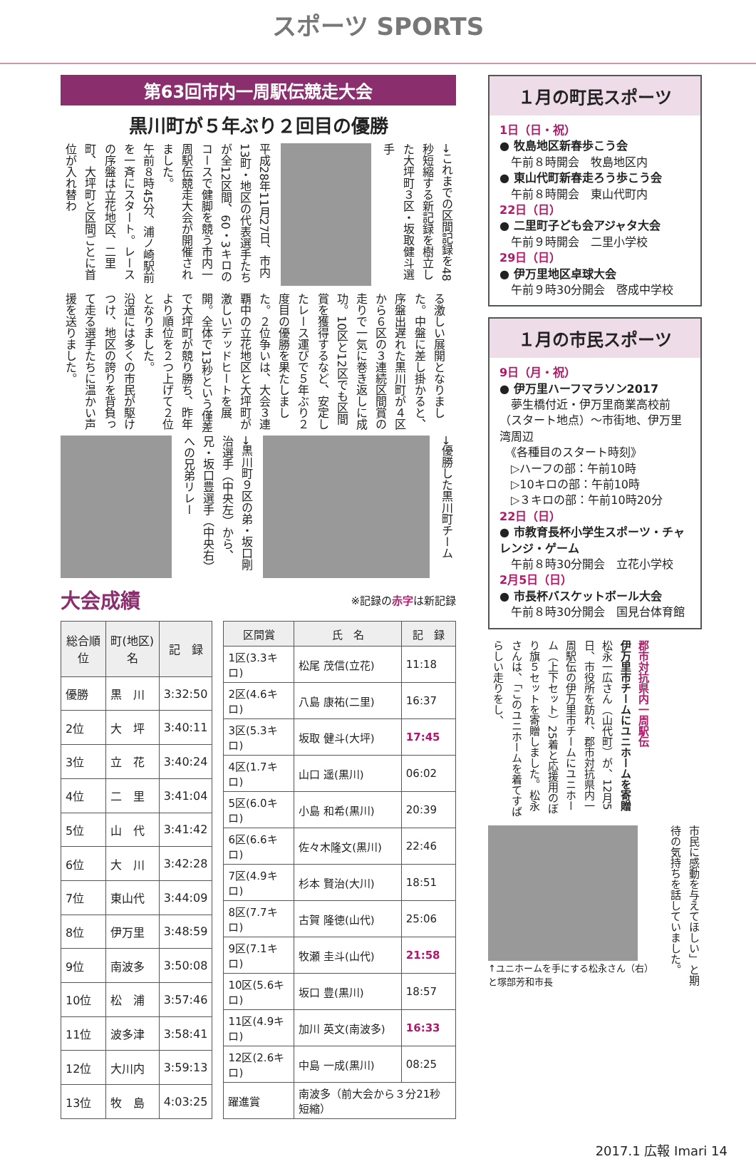スポーツ SPORTS
第63回市内一周駅伝競走大会
黒川町が５年ぶり２回目の優勝
平成28年11月27日、市内13町・地区の代表選手たちが全12区間、60・3キロのコースで健脚を競う市内一周駅伝競走大会が開催されました。
午前８時45分、浦ノ崎駅前を一斉にスタート。レースの序盤は立花地区、二里町、大坪町と区間ごとに首位が入れ替わ
→これまでの区間記録を48秒短縮する新記録を樹立した大坪町３区・坂取健斗選手
る激しい展開となりました。中盤に差し掛かると、序盤出遅れた黒川町が４区から６区の３連続区間賞の走りで一気に巻き返しに成功。10区と12区でも区間賞を獲得するなど、安定したレース運びで５年ぶり２度目の優勝を果たしました。２位争いは、大会３連覇中の立花地区と大坪町が激しいデッドヒートを展開。全体で13秒という僅差で大坪町が競り勝ち、昨年より順位を２つ上げて２位となりました。
沿道には多くの市民が駆けつけ、地区の誇りを背負って走る選手たちに温かい声援を送りました。
→黒川町９区の弟・坂口剛治選手（中央左）から、兄・坂口豊選手（中央右）への兄弟リレー
→優勝した黒川町チーム
大会成績 ※記録の赤字は新記録
| 総合順位 | 町(地区)名 | 記 録 |
| --- | --- | --- |
| 優勝 | 黒 川 | 3:32:50 |
| 2位 | 大 坪 | 3:40:11 |
| 3位 | 立 花 | 3:40:24 |
| 4位 | 二 里 | 3:41:04 |
| 5位 | 山 代 | 3:41:42 |
| 6位 | 大 川 | 3:42:28 |
| 7位 | 東山代 | 3:44:09 |
| 8位 | 伊万里 | 3:48:59 |
| 9位 | 南波多 | 3:50:08 |
| 10位 | 松 浦 | 3:57:46 |
| 11位 | 波多津 | 3:58:41 |
| 12位 | 大川内 | 3:59:13 |
| 13位 | 牧 島 | 4:03:25 |
| 区間賞 | 氏 名 | 記 録 |
| --- | --- | --- |
| 1区(3.3キロ) | 松尾 茂信(立花) | 11:18 |
| 2区(4.6キロ) | 八島 康祐(二里) | 16:37 |
| 3区(5.3キロ) | 坂取 健斗(大坪) | 17:45 |
| 4区(1.7キロ) | 山口 遥(黒川) | 06:02 |
| 5区(6.0キロ) | 小島 和希(黒川) | 20:39 |
| 6区(6.6キロ) | 佐々木隆文(黒川) | 22:46 |
| 7区(4.9キロ) | 杉本 賢治(大川) | 18:51 |
| 8区(7.7キロ) | 古賀 隆徳(山代) | 25:06 |
| 9区(7.1キロ) | 牧瀬 圭斗(山代) | 21:58 |
| 10区(5.6キロ) | 坂口 豊(黒川) | 18:57 |
| 11区(4.9キロ) | 加川 英文(南波多) | 16:33 |
| 12区(2.6キロ) | 中島 一成(黒川) | 08:25 |
| 躍進賞 | 南波多（前大会から３分21秒短縮） | |
１月の町民スポーツ
1日（日・祝）
● 牧島地区新春歩こう会
　午前８時開会　牧島地区内
● 東山代町新春走ろう歩こう会
　午前８時開会　東山代町内
22日（日）
● 二里町子ども会アジャタ大会
　午前９時開会　二里小学校
29日（日）
● 伊万里地区卓球大会
　午前９時30分開会　啓成中学校
１月の市民スポーツ
9日（月・祝）
● 伊万里ハーフマラソン2017
　夢生橋付近・伊万里商業高校前（スタート地点）～市街地、伊万里湾周辺
　《各種目のスタート時刻》
　▷ハーフの部：午前10時
　▷10キロの部：午前10時
　▷３キロの部：午前10時20分
22日（日）
● 市教育長杯小学生スポーツ・チャレンジ・ゲーム
　午前８時30分開会　立花小学校
2月5日（日）
● 市長杯バスケットボール大会
　午前８時30分開会　国見台体育館
郡市対抗県内一周駅伝
伊万里市チームにユニホームを寄贈
松永一広さん（山代町）が、12月5日、市役所を訪れ、郡市対抗県内一周駅伝の伊万里市チームにユニホーム（上下セット）25着と応援用のぼり旗５セットを寄贈しました。松永さんは、「このユニホームを着てすばらしい走りをし、
↑ユニホームを手にする松永さん（右）と塚部芳和市長
市民に感動を与えてほしい」と期待の気持ちを話していました。
2017.1 広報 Imari 14